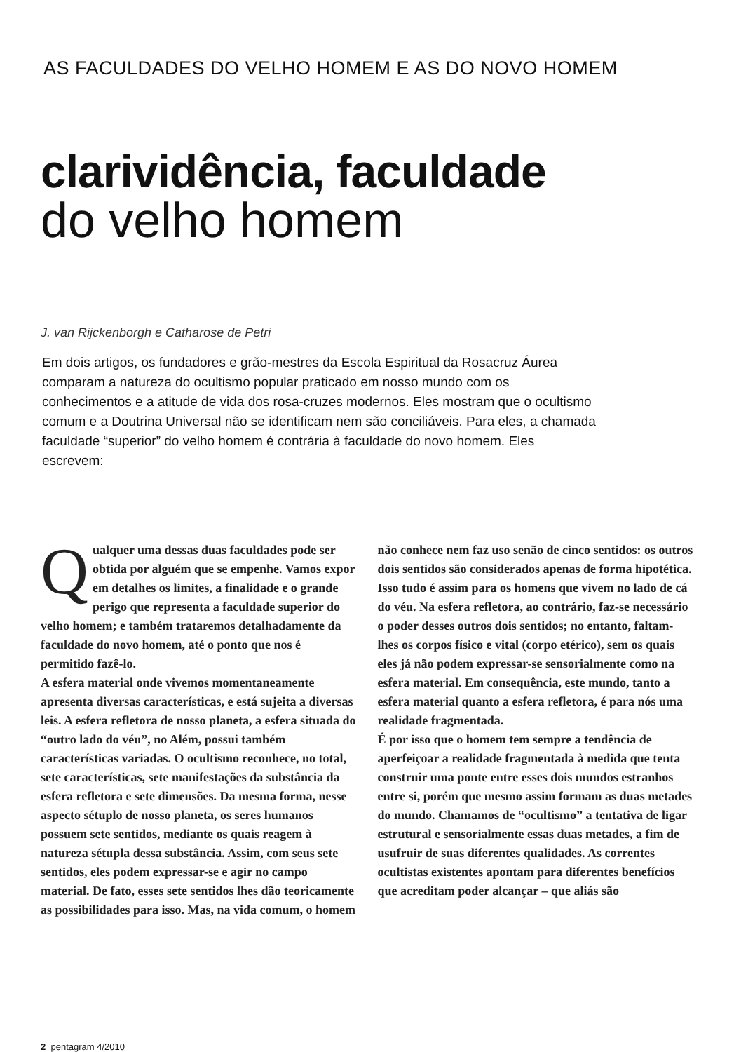AS FACULDADES DO VELHO HOMEM E AS DO NOVO HOMEM
clarividência, faculdade
do velho homem
J. van Rijckenborgh e Catharose de Petri
Em dois artigos, os fundadores e grão-mestres da Escola Espiritual da Rosacruz Áurea comparam a natureza do ocultismo popular praticado em nosso mundo com os conhecimentos e a atitude de vida dos rosa-cruzes modernos. Eles mostram que o ocultismo comum e a Doutrina Universal não se identificam nem são conciliáveis. Para eles, a chamada faculdade “superior” do velho homem é contrária à faculdade do novo homem. Eles escrevem:
Qualquer uma dessas duas faculdades pode ser obtida por alguém que se empenhe. Vamos expor em detalhes os limites, a finalidade e o grande perigo que representa a faculdade superior do velho homem; e também trataremos detalhadamente da faculdade do novo homem, até o ponto que nos é permitido fazê-lo.
A esfera material onde vivemos momentaneamente apresenta diversas características, e está sujeita a diversas leis. A esfera refletora de nosso planeta, a esfera situada do “outro lado do véu”, no Além, possui também características variadas. O ocultismo reconhece, no total, sete características, sete manifestações da substância da esfera refletora e sete dimensões. Da mesma forma, nesse aspecto sétuplo de nosso planeta, os seres humanos possuem sete sentidos, mediante os quais reagem à natureza sétupla dessa substância. Assim, com seus sete sentidos, eles podem expressar-se e agir no campo material. De fato, esses sete sentidos lhes dão teoricamente as possibilidades para isso. Mas, na vida comum, o homem
não conhece nem faz uso senão de cinco sentidos: os outros dois sentidos são considerados apenas de forma hipotética. Isso tudo é assim para os homens que vivem no lado de cá do véu. Na esfera refletora, ao contrário, faz-se necessário o poder desses outros dois sentidos; no entanto, faltam-lhes os corpos físico e vital (corpo etérico), sem os quais eles já não podem expressar-se sensorialmente como na esfera material. Em consequência, este mundo, tanto a esfera material quanto a esfera refletora, é para nós uma realidade fragmentada.
É por isso que o homem tem sempre a tendência de aperfeiçoar a realidade fragmentada à medida que tenta construir uma ponte entre esses dois mundos estranhos entre si, porém que mesmo assim formam as duas metades do mundo. Chamamos de “ocultismo” a tentativa de ligar estrutural e sensorialmente essas duas metades, a fim de usufruir de suas diferentes qualidades. As correntes ocultistas existentes apontam para diferentes benefícios que acreditam poder alcançar – que aliás são
2 pentagram 4/2010